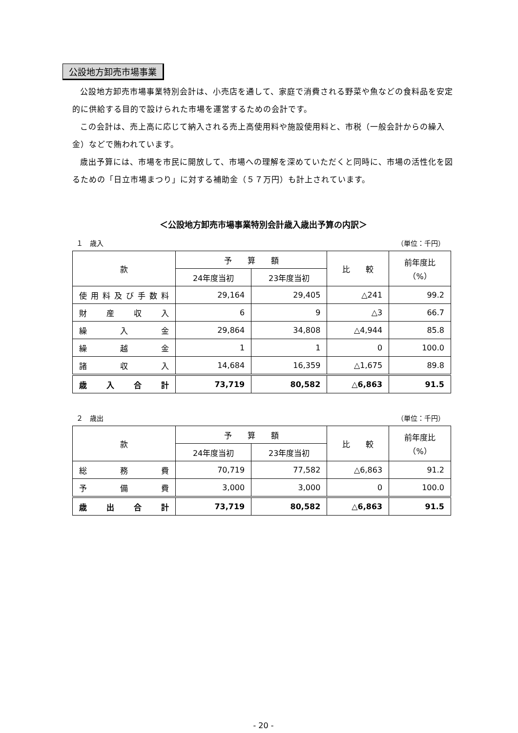公設地方卸売市場事業
公設地方卸売市場事業特別会計は、小売店を通して、家庭で消費される野菜や魚などの食料品を安定的に供給する目的で設けられた市場を運営するための会計です。
この会計は、売上高に応じて納入される売上高使用料や施設使用料と、市税（一般会計からの繰入金）などで賄われています。
歳出予算には、市場を市民に開放して、市場への理解を深めていただくと同時に、市場の活性化を図るための「日立市場まつり」に対する補助金（５７万円）も計上されています。
＜公設地方卸売市場事業特別会計歳入歳出予算の内訳＞
１　歳入 （単位：千円）
| 款 | 予 算 額 | | 比 較 | 前年度比 （%） |
| --- | --- | --- | --- | --- |
| | 24年度当初 | 23年度当初 | | |
| 使用料及び手数料 | 29,164 | 29,405 | △241 | 99.2 |
| 財産収入 | 6 | 9 | △3 | 66.7 |
| 繰入金 | 29,864 | 34,808 | △4,944 | 85.8 |
| 繰越金 | 1 | 1 | 0 | 100.0 |
| 諸収入 | 14,684 | 16,359 | △1,675 | 89.8 |
| 歳入合計 | 73,719 | 80,582 | △6,863 | 91.5 |
２　歳出 （単位：千円）
| 款 | 予 算 額 | | 比 較 | 前年度比 （%） |
| --- | --- | --- | --- | --- |
| | 24年度当初 | 23年度当初 | | |
| 総務費 | 70,719 | 77,582 | △6,863 | 91.2 |
| 予備費 | 3,000 | 3,000 | 0 | 100.0 |
| 歳出合計 | 73,719 | 80,582 | △6,863 | 91.5 |
- 20 -